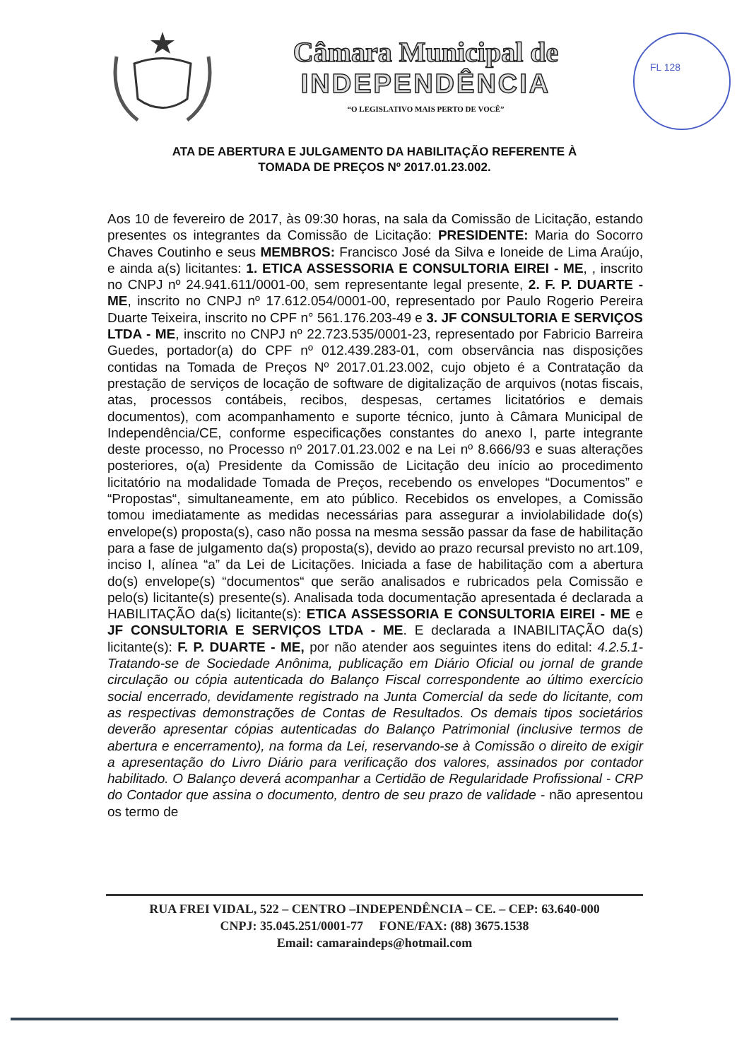Câmara Municipal de
INDEPENDÊNCIA
“O LEGISLATIVO MAIS PERTO DE VOCÊ”
FL 128
ATA DE ABERTURA E JULGAMENTO DA HABILITAÇÃO REFERENTE À
TOMADA DE PREÇOS Nº 2017.01.23.002.
Aos 10 de fevereiro de 2017, às 09:30 horas, na sala da Comissão de Licitação, estando presentes os integrantes da Comissão de Licitação: PRESIDENTE: Maria do Socorro Chaves Coutinho e seus MEMBROS: Francisco José da Silva e Ioneide de Lima Araújo, e ainda a(s) licitantes: 1. ETICA ASSESSORIA E CONSULTORIA EIREI - ME, , inscrito no CNPJ nº 24.941.611/0001-00, sem representante legal presente, 2. F. P. DUARTE - ME, inscrito no CNPJ nº 17.612.054/0001-00, representado por Paulo Rogerio Pereira Duarte Teixeira, inscrito no CPF n° 561.176.203-49 e 3. JF CONSULTORIA E SERVIÇOS LTDA - ME, inscrito no CNPJ nº 22.723.535/0001-23, representado por Fabricio Barreira Guedes, portador(a) do CPF nº 012.439.283-01, com observância nas disposições contidas na Tomada de Preços Nº 2017.01.23.002, cujo objeto é a Contratação da prestação de serviços de locação de software de digitalização de arquivos (notas fiscais, atas, processos contábeis, recibos, despesas, certames licitatórios e demais documentos), com acompanhamento e suporte técnico, junto à Câmara Municipal de Independência/CE, conforme especificações constantes do anexo I, parte integrante deste processo, no Processo nº 2017.01.23.002 e na Lei nº 8.666/93 e suas alterações posteriores, o(a) Presidente da Comissão de Licitação deu início ao procedimento licitatório na modalidade Tomada de Preços, recebendo os envelopes “Documentos” e “Propostas“, simultaneamente, em ato público. Recebidos os envelopes, a Comissão tomou imediatamente as medidas necessárias para assegurar a inviolabilidade do(s) envelope(s) proposta(s), caso não possa na mesma sessão passar da fase de habilitação para a fase de julgamento da(s) proposta(s), devido ao prazo recursal previsto no art.109, inciso I, alínea “a” da Lei de Licitações. Iniciada a fase de habilitação com a abertura do(s) envelope(s) “documentos“ que serão analisados e rubricados pela Comissão e pelo(s) licitante(s) presente(s). Analisada toda documentação apresentada é declarada a HABILITAÇÃO da(s) licitante(s): ETICA ASSESSORIA E CONSULTORIA EIREI - ME e JF CONSULTORIA E SERVIÇOS LTDA - ME. E declarada a INABILITAÇÃO da(s) licitante(s): F. P. DUARTE - ME, por não atender aos seguintes itens do edital: 4.2.5.1- Tratando-se de Sociedade Anônima, publicação em Diário Oficial ou jornal de grande circulação ou cópia autenticada do Balanço Fiscal correspondente ao último exercício social encerrado, devidamente registrado na Junta Comercial da sede do licitante, com as respectivas demonstrações de Contas de Resultados. Os demais tipos societários deverão apresentar cópias autenticadas do Balanço Patrimonial (inclusive termos de abertura e encerramento), na forma da Lei, reservando-se à Comissão o direito de exigir a apresentação do Livro Diário para verificação dos valores, assinados por contador habilitado. O Balanço deverá acompanhar a Certidão de Regularidade Profissional - CRP do Contador que assina o documento, dentro de seu prazo de validade - não apresentou os termo de
RUA FREI VIDAL, 522 – CENTRO –INDEPENDÊNCIA – CE. – CEP: 63.640-000
CNPJ: 35.045.251/0001-77 FONE/FAX: (88) 3675.1538
Email: camaraindeps@hotmail.com